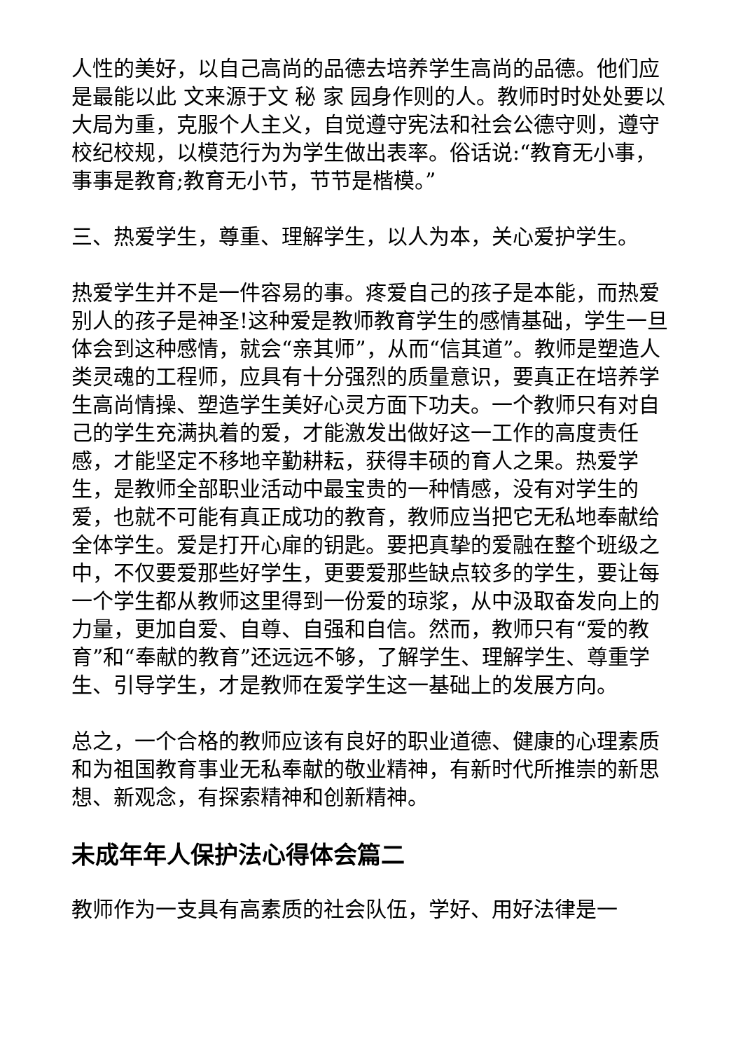人性的美好，以自己高尚的品德去培养学生高尚的品德。他们应是最能以此 文来源于文 秘 家 园身作则的人。教师时时处处要以大局为重，克服个人主义，自觉遵守宪法和社会公德守则，遵守校纪校规，以模范行为为学生做出表率。俗话说:“教育无小事，事事是教育;教育无小节，节节是楷模。”
三、热爱学生，尊重、理解学生，以人为本，关心爱护学生。
热爱学生并不是一件容易的事。疼爱自己的孩子是本能，而热爱别人的孩子是神圣!这种爱是教师教育学生的感情基础，学生一旦体会到这种感情，就会“亲其师”，从而“信其道”。教师是塑造人类灵魂的工程师，应具有十分强烈的质量意识，要真正在培养学生高尚情操、塑造学生美好心灵方面下功夫。一个教师只有对自己的学生充满执着的爱，才能激发出做好这一工作的高度责任感，才能坚定不移地辛勤耕耘，获得丰硕的育人之果。热爱学生，是教师全部职业活动中最宝贵的一种情感，没有对学生的爱，也就不可能有真正成功的教育，教师应当把它无私地奉献给全体学生。爱是打开心扉的钥匙。要把真挚的爱融在整个班级之中，不仅要爱那些好学生，更要爱那些缺点较多的学生，要让每一个学生都从教师这里得到一份爱的琼浆，从中汲取奋发向上的力量，更加自爱、自尊、自强和自信。然而，教师只有“爱的教育”和“奉献的教育”还远远不够，了解学生、理解学生、尊重学生、引导学生，才是教师在爱学生这一基础上的发展方向。
总之，一个合格的教师应该有良好的职业道德、健康的心理素质和为祖国教育事业无私奉献的敬业精神，有新时代所推崇的新思想、新观念，有探索精神和创新精神。
未成年年人保护法心得体会篇二
教师作为一支具有高素质的社会队伍，学好、用好法律是一